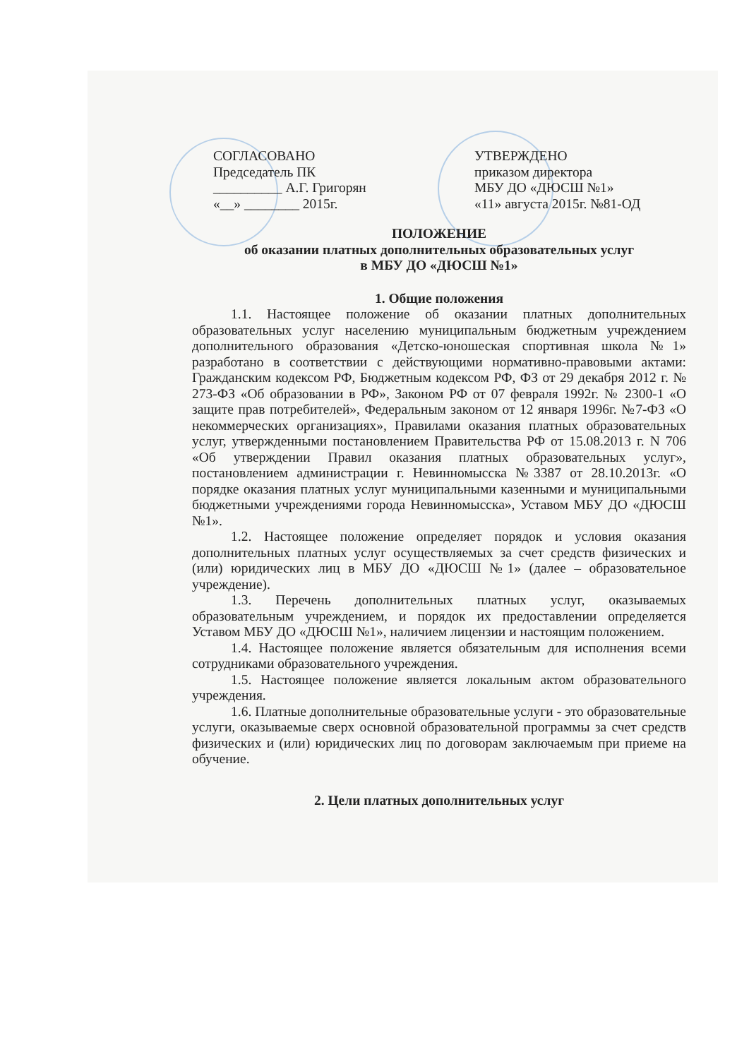СОГЛАСОВАНО
Председатель ПК
__________ А.Г. Григорян
«__» ________ 2015г.
УТВЕРЖДЕНО
приказом директора
МБУ ДО «ДЮСШ №1»
«11» августа 2015г. №81-ОД
ПОЛОЖЕНИЕ
об оказании платных дополнительных образовательных услуг
в МБУ ДО «ДЮСШ №1»
1. Общие положения
1.1. Настоящее положение об оказании платных дополнительных образовательных услуг населению муниципальным бюджетным учреждением дополнительного образования «Детско-юношеская спортивная школа №1» разработано в соответствии с действующими нормативно-правовыми актами: Гражданским кодексом РФ, Бюджетным кодексом РФ, ФЗ от 29 декабря 2012 г. № 273-ФЗ «Об образовании в РФ», Законом РФ от 07 февраля 1992г. № 2300-1 «О защите прав потребителей», Федеральным законом от 12 января 1996г. №7-ФЗ «О некоммерческих организациях», Правилами оказания платных образовательных услуг, утвержденными постановлением Правительства РФ от 15.08.2013 г. N 706 «Об утверждении Правил оказания платных образовательных услуг», постановлением администрации г. Невинномысска №3387 от 28.10.2013г. «О порядке оказания платных услуг муниципальными казенными и муниципальными бюджетными учреждениями города Невинномысска», Уставом МБУ ДО «ДЮСШ №1».
1.2. Настоящее положение определяет порядок и условия оказания дополнительных платных услуг осуществляемых за счет средств физических и (или) юридических лиц в МБУ ДО «ДЮСШ №1» (далее – образовательное учреждение).
1.3. Перечень дополнительных платных услуг, оказываемых образовательным учреждением, и порядок их предоставлении определяется Уставом МБУ ДО «ДЮСШ №1», наличием лицензии и настоящим положением.
1.4. Настоящее положение является обязательным для исполнения всеми сотрудниками образовательного учреждения.
1.5. Настоящее положение является локальным актом образовательного учреждения.
1.6. Платные дополнительные образовательные услуги - это образовательные услуги, оказываемые сверх основной образовательной программы за счет средств физических и (или) юридических лиц по договорам заключаемым при приеме на обучение.
2. Цели платных дополнительных услуг